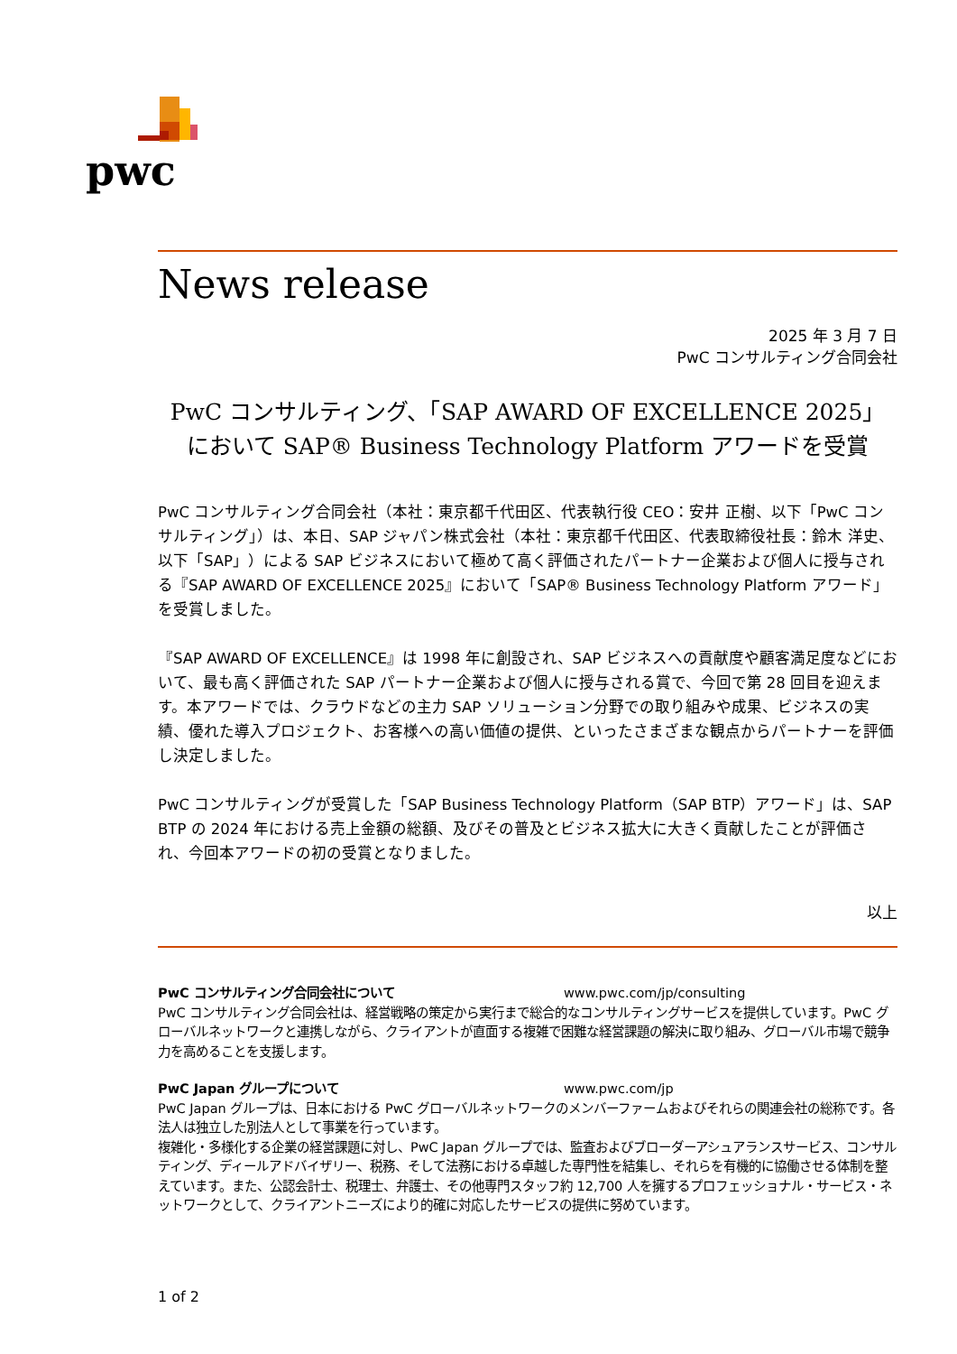pwc
News release
2025 年 3 月 7 日
PwC コンサルティング合同会社
PwC コンサルティング、「SAP AWARD OF EXCELLENCE 2025」
において SAP® Business Technology Platform アワードを受賞
PwC コンサルティング合同会社（本社：東京都千代田区、代表執行役 CEO：安井 正樹、以下「PwC コンサルティング」）は、本日、SAP ジャパン株式会社（本社：東京都千代田区、代表取締役社長：鈴木 洋史、以下「SAP」）による SAP ビジネスにおいて極めて高く評価されたパートナー企業および個人に授与される『SAP AWARD OF EXCELLENCE 2025』において「SAP® Business Technology Platform アワード」を受賞しました。
『SAP AWARD OF EXCELLENCE』は 1998 年に創設され、SAP ビジネスへの貢献度や顧客満足度などにおいて、最も高く評価された SAP パートナー企業および個人に授与される賞で、今回で第 28 回目を迎えます。本アワードでは、クラウドなどの主力 SAP ソリューション分野での取り組みや成果、ビジネスの実績、優れた導入プロジェクト、お客様への高い価値の提供、といったさまざまな観点からパートナーを評価し決定しました。
PwC コンサルティングが受賞した「SAP Business Technology Platform（SAP BTP）アワード」は、SAP BTP の 2024 年における売上金額の総額、及びその普及とビジネス拡大に大きく貢献したことが評価され、今回本アワードの初の受賞となりました。
以上
PwC コンサルティング合同会社について www.pwc.com/jp/consulting
PwC コンサルティング合同会社は、経営戦略の策定から実行まで総合的なコンサルティングサービスを提供しています。PwC グローバルネットワークと連携しながら、クライアントが直面する複雑で困難な経営課題の解決に取り組み、グローバル市場で競争力を高めることを支援します。
PwC Japan グループについて www.pwc.com/jp
PwC Japan グループは、日本における PwC グローバルネットワークのメンバーファームおよびそれらの関連会社の総称です。各法人は独立した別法人として事業を行っています。
複雑化・多様化する企業の経営課題に対し、PwC Japan グループでは、監査およびブローダーアシュアランスサービス、コンサルティング、ディールアドバイザリー、税務、そして法務における卓越した専門性を結集し、それらを有機的に協働させる体制を整えています。また、公認会計士、税理士、弁護士、その他専門スタッフ約 12,700 人を擁するプロフェッショナル・サービス・ネットワークとして、クライアントニーズにより的確に対応したサービスの提供に努めています。
1 of 2